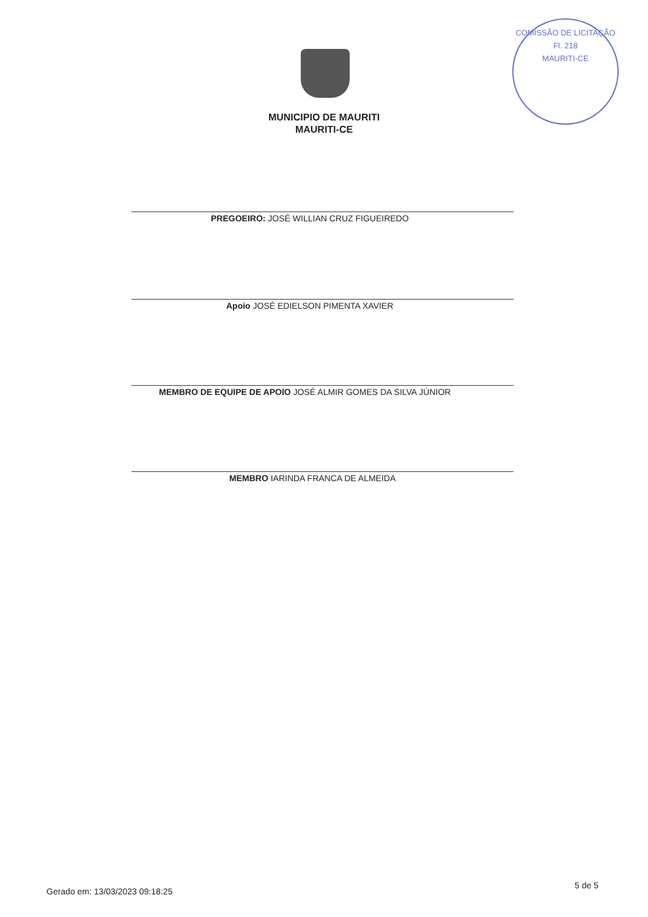COMISSÃO DE LICITAÇÃO
Fl. 218
MAURITI-CE
MUNICIPIO DE MAURITI
MAURITI-CE
PREGOEIRO: JOSÉ WILLIAN CRUZ FIGUEIREDO
Apoio JOSÉ EDIELSON PIMENTA XAVIER
MEMBRO DE EQUIPE DE APOIO JOSÉ ALMIR GOMES DA SILVA JÚNIOR
MEMBRO IARINDA FRANCA DE ALMEIDA
Gerado em: 13/03/2023 09:18:25
5 de 5